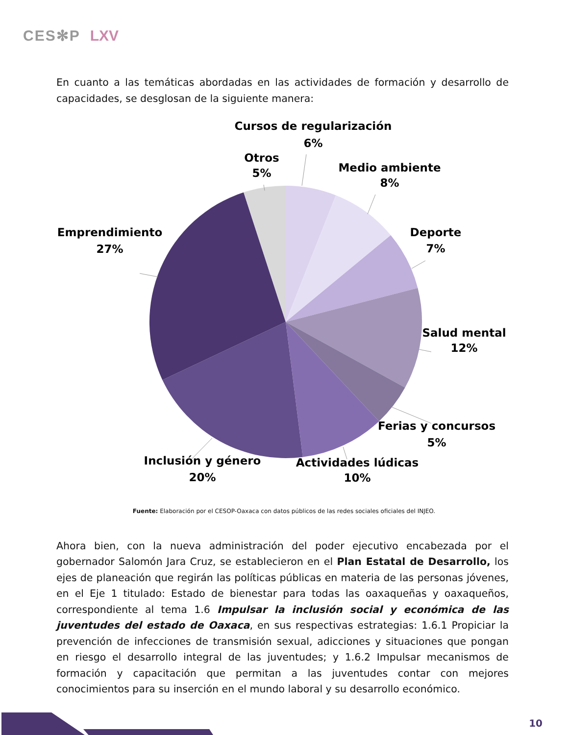CES✻P LXV
En cuanto a las temáticas abordadas en las actividades de formación y desarrollo de capacidades, se desglosan de la siguiente manera:
Cursos de regularización
6%
Otros
5%
Medio ambiente
8%
Emprendimiento
27%
Deporte
7%
Salud mental
12%
Ferias y concursos
5%
Inclusión y género
20%
Actividades lúdicas
10%
Fuente: Elaboración por el CESOP-Oaxaca con datos públicos de las redes sociales oficiales del INJEO.
Ahora bien, con la nueva administración del poder ejecutivo encabezada por el gobernador Salomón Jara Cruz, se establecieron en el Plan Estatal de Desarrollo, los ejes de planeación que regirán las políticas públicas en materia de las personas jóvenes, en el Eje 1 titulado: Estado de bienestar para todas las oaxaqueñas y oaxaqueños, correspondiente al tema 1.6 Impulsar la inclusión social y económica de las juventudes del estado de Oaxaca, en sus respectivas estrategias: 1.6.1 Propiciar la prevención de infecciones de transmisión sexual, adicciones y situaciones que pongan en riesgo el desarrollo integral de las juventudes; y 1.6.2 Impulsar mecanismos de formación y capacitación que permitan a las juventudes contar con mejores conocimientos para su inserción en el mundo laboral y su desarrollo económico.
10